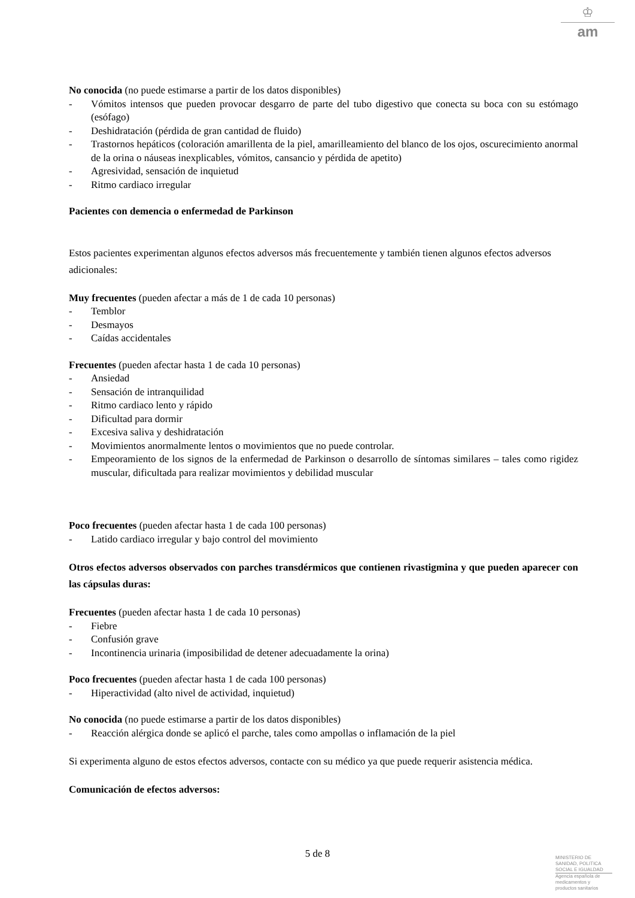♔
am
No conocida (no puede estimarse a partir de los datos disponibles)
- Vómitos intensos que pueden provocar desgarro de parte del tubo digestivo que conecta su boca con su estómago (esófago)
- Deshidratación (pérdida de gran cantidad de fluido)
- Trastornos hepáticos (coloración amarillenta de la piel, amarilleamiento del blanco de los ojos, oscurecimiento anormal de la orina o náuseas inexplicables, vómitos, cansancio y pérdida de apetito)
- Agresividad, sensación de inquietud
- Ritmo cardiaco irregular
Pacientes con demencia o enfermedad de Parkinson
Estos pacientes experimentan algunos efectos adversos más frecuentemente y también tienen algunos efectos adversos adicionales:
Muy frecuentes (pueden afectar a más de 1 de cada 10 personas)
- Temblor
- Desmayos
- Caídas accidentales
Frecuentes (pueden afectar hasta 1 de cada 10 personas)
- Ansiedad
- Sensación de intranquilidad
- Ritmo cardiaco lento y rápido
- Dificultad para dormir
- Excesiva saliva y deshidratación
- Movimientos anormalmente lentos o movimientos que no puede controlar.
- Empeoramiento de los signos de la enfermedad de Parkinson o desarrollo de síntomas similares – tales como rigidez muscular, dificultada para realizar movimientos y debilidad muscular
Poco frecuentes (pueden afectar hasta 1 de cada 100 personas)
- Latido cardiaco irregular y bajo control del movimiento
Otros efectos adversos observados con parches transdérmicos que contienen rivastigmina y que pueden aparecer con las cápsulas duras:
Frecuentes (pueden afectar hasta 1 de cada 10 personas)
- Fiebre
- Confusión grave
- Incontinencia urinaria (imposibilidad de detener adecuadamente la orina)
Poco frecuentes (pueden afectar hasta 1 de cada 100 personas)
- Hiperactividad (alto nivel de actividad, inquietud)
No conocida (no puede estimarse a partir de los datos disponibles)
- Reacción alérgica donde se aplicó el parche, tales como ampollas o inflamación de la piel
Si experimenta alguno de estos efectos adversos, contacte con su médico ya que puede requerir asistencia médica.
Comunicación de efectos adversos:
5 de 8
MINISTERIO DE
SANIDAD, POLITICA
SOCIAL E IGUALDAD
Agencia española de
medicamentos y
productos sanitarios